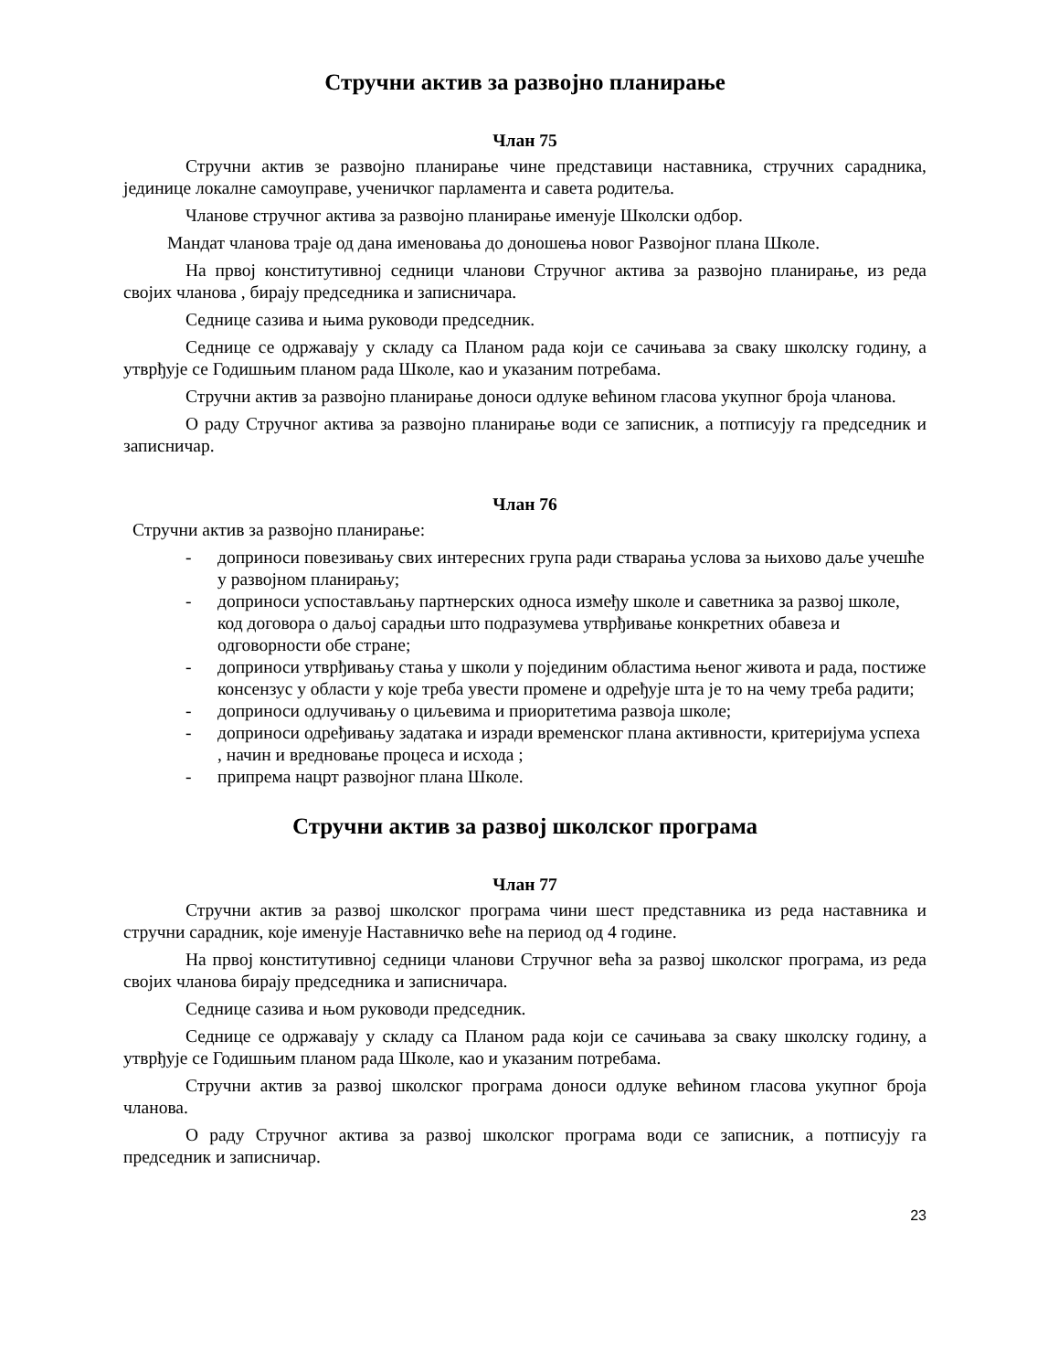Стручни актив за развојно планирање
Члан 75
Стручни актив зе развојно планирање чине представици наставника, стручних сарадника, јединице локалне самоуправе, ученичког парламента и савета родитеља.
Чланове стручног актива за развојно планирање именује Школски одбор.
Мандат чланова траје од дана именовања до доношења новог Развојног плана Школе.
На првој конститутивној седници чланови Стручног актива за развојно планирање, из реда својих чланова , бирају председника и записничара.
Седнице сазива и њима руководи председник.
Седнице се одржавају у складу са Планом рада који се сачињава за сваку школску годину, а утврђује се Годишњим планом рада Школе, као и указаним потребама.
Стручни актив за развојно планирање доноси одлуке већином гласова укупног броја чланова.
О раду Стручног актива за развојно планирање води се записник, а потписују га председник и записничар.
Члан 76
Стручни актив за развојно планирање:
- доприноси повезивању свих интересних група ради стварања услова за њихово даље учешће у развојном планирању;
- доприноси успостављању партнерских односа између школе и саветника за развој школе, код договора о даљој сарадњи што подразумева утврђивање конкретних обавеза и одговорности обе стране;
- доприноси утврђивању стања у школи у појединим областима њеног живота и рада, постиже консензус у области у које треба увести промене и одређује шта је то на чему треба радити;
- доприноси одлучивању о циљевима и приоритетима развоја школе;
- доприноси одређивању задатака и изради временског плана активности, критеријума успеха , начин и вредновање процеса и исхода ;
- припрема нацрт развојног плана Школе.
Стручни актив за развој школског програма
Члан 77
Стручни актив за развој школског програма чини шест представника из реда наставника и стручни сарадник, које именује Наставничко веће на период од 4 године.
На првој конститутивној седници чланови Стручног већа за развој школског програма, из реда својих чланова бирају председника и записничара.
Седнице сазива и њом руководи председник.
Седнице се одржавају у складу са Планом рада који се сачињава за сваку школску годину, а утврђује се Годишњим планом рада Школе, као и указаним потребама.
Стручни актив за развој школског програма доноси одлуке већином гласова укупног броја чланова.
О раду Стручног актива за развој школског програма води се записник, а потписују га председник и записничар.
23